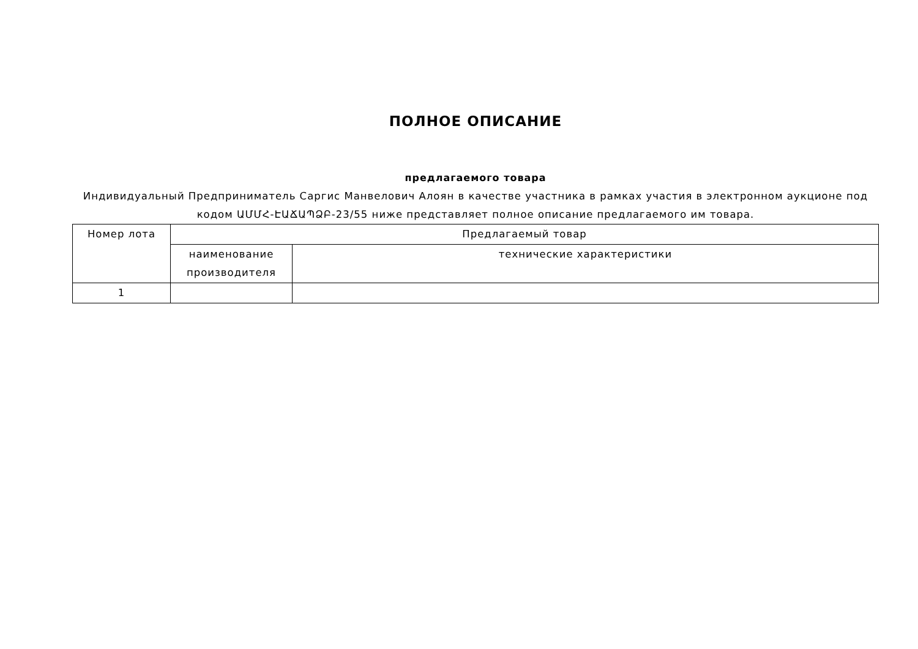ПОЛНОЕ ОПИСАНИЕ
предлагаемого товара
Индивидуальный Предприниматель Саргис Манвелович Алоян в качестве участника в рамках участия в электронном аукционе под кодом ԱՄՄՀ-ԷԱՃԱՊՁԲ-23/55 ниже представляет полное описание предлагаемого им товара.
| Номер лота | Предлагаемый товар | |
| --- | --- | --- |
| | наименование производителя | технические характеристики |
| 1 | | |